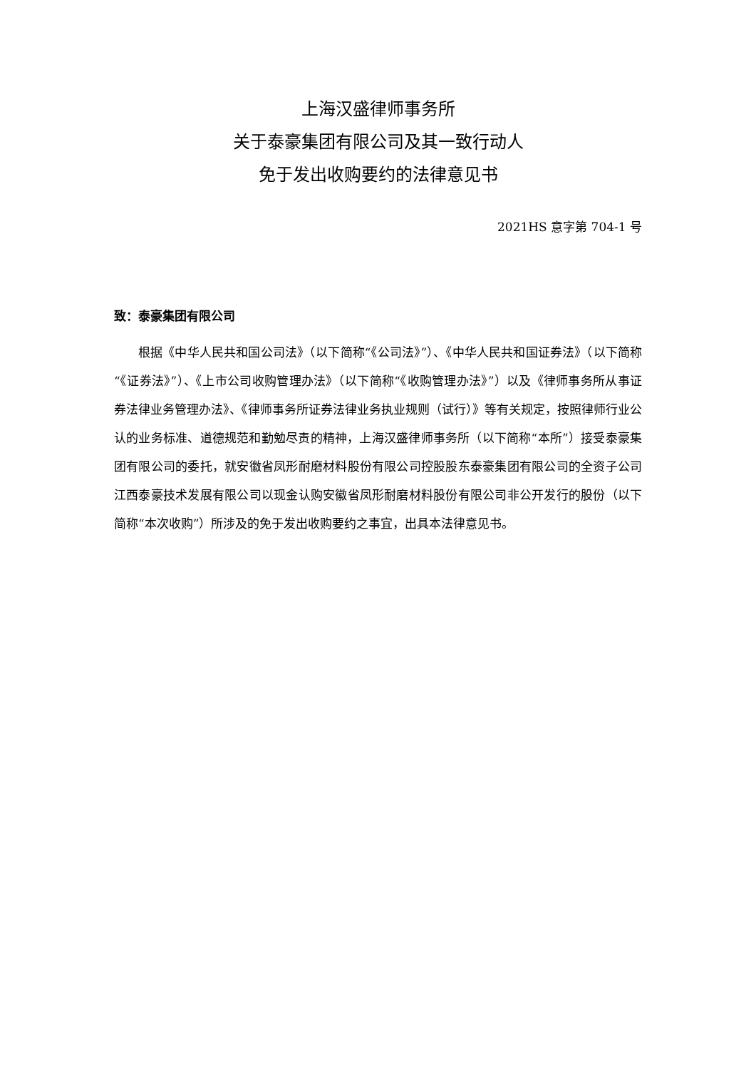上海汉盛律师事务所
关于泰豪集团有限公司及其一致行动人
免于发出收购要约的法律意见书
2021HS 意字第 704-1 号
致：泰豪集团有限公司
根据《中华人民共和国公司法》（以下简称“《公司法》”）、《中华人民共和国证券法》（以下简称“《证券法》”）、《上市公司收购管理办法》（以下简称“《收购管理办法》”）以及《律师事务所从事证券法律业务管理办法》、《律师事务所证券法律业务执业规则（试行）》等有关规定，按照律师行业公认的业务标准、道德规范和勤勉尽责的精神，上海汉盛律师事务所（以下简称“本所”）接受泰豪集团有限公司的委托，就安徽省凤形耐磨材料股份有限公司控股股东泰豪集团有限公司的全资子公司江西泰豪技术发展有限公司以现金认购安徽省凤形耐磨材料股份有限公司非公开发行的股份（以下简称“本次收购”）所涉及的免于发出收购要约之事宜，出具本法律意见书。